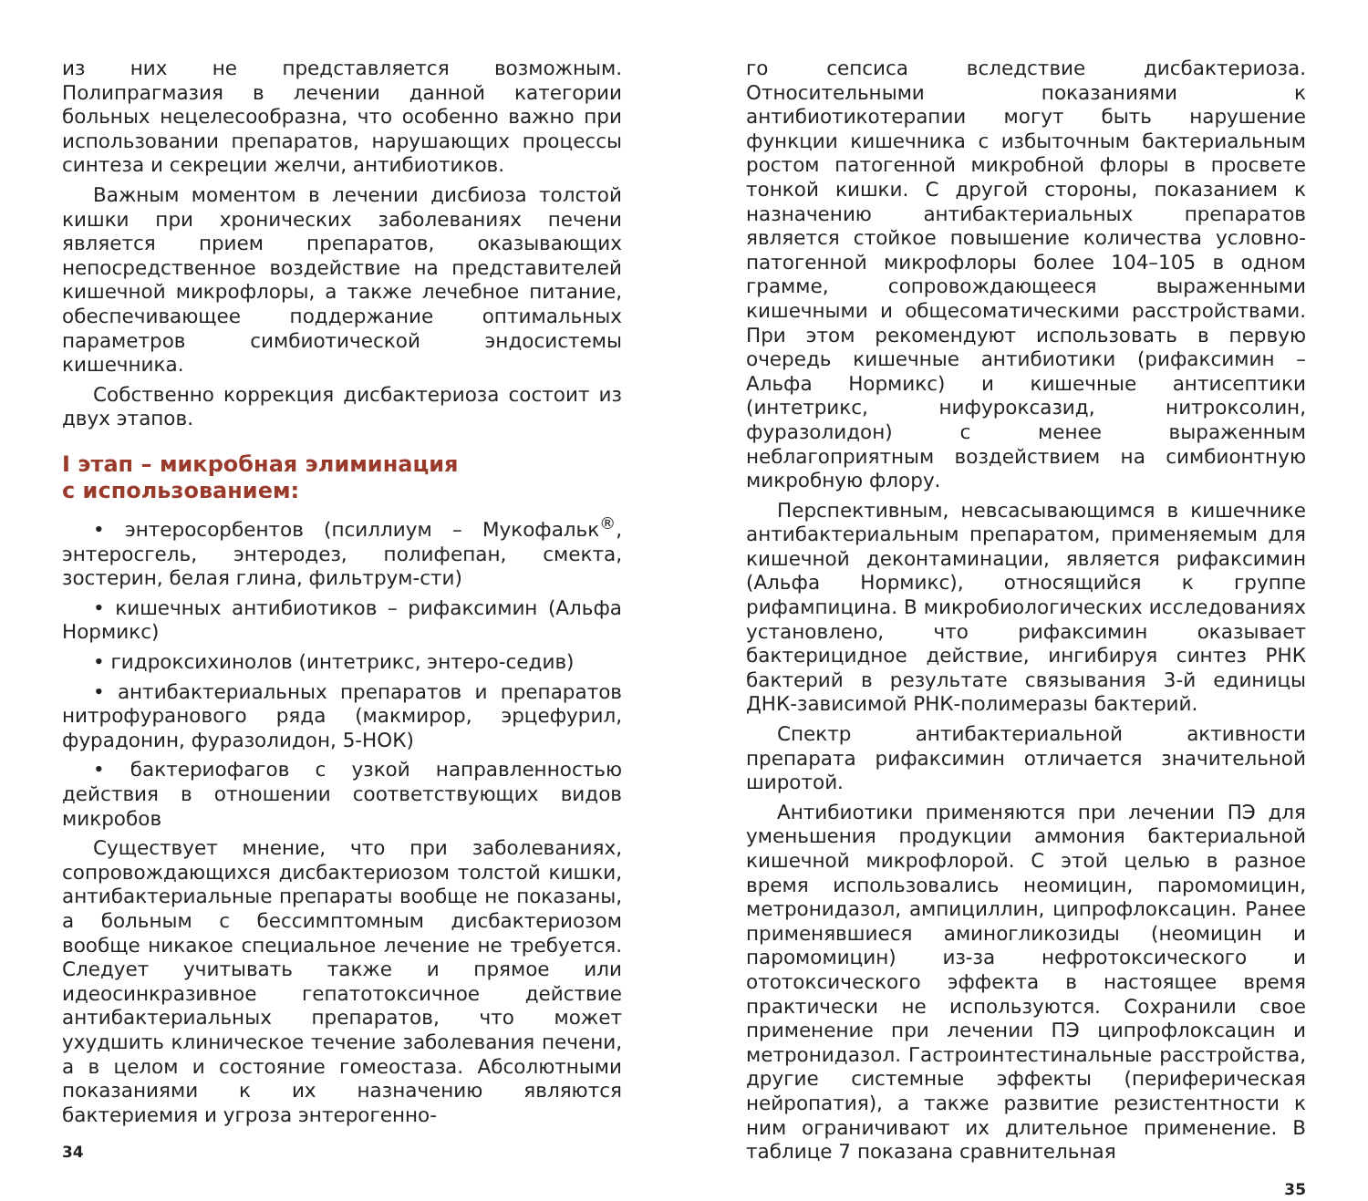из них не представляется возможным. Полипрагмазия в лечении данной категории больных нецелесообразна, что особенно важно при использовании препаратов, нарушающих процессы синтеза и секреции желчи, антибиотиков.
Важным моментом в лечении дисбиоза толстой кишки при хронических заболеваниях печени является прием препаратов, оказывающих непосредственное воздействие на представителей кишечной микрофлоры, а также лечебное питание, обеспечивающее поддержание оптимальных параметров симбиотической эндосистемы кишечника.
Собственно коррекция дисбактериоза состоит из двух этапов.
I этап – микробная элиминация
с использованием:
• энтеросорбентов (псиллиум – Мукофальк<sup>®</sup>, энтеросгель, энтеродез, полифепан, смекта, зостерин, белая глина, фильтрум-сти)
• кишечных антибиотиков – рифаксимин (Альфа Нормикс)
• гидроксихинолов (интетрикс, энтеро-седив)
• антибактериальных препаратов и препаратов нитрофуранового ряда (макмирор, эрцефурил, фурадонин, фуразолидон, 5-НОК)
• бактериофагов с узкой направленностью действия в отношении соответствующих видов микробов
Существует мнение, что при заболеваниях, сопровождающихся дисбактериозом толстой кишки, антибактериальные препараты вообще не показаны, а больным с бессимптомным дисбактериозом вообще никакое специальное лечение не требуется. Следует учитывать также и прямое или идеосинкразивное гепатотоксичное действие антибактериальных препаратов, что может ухудшить клиническое течение заболевания печени, а в целом и состояние гомеостаза. Абсолютными показаниями к их назначению являются бактериемия и угроза энтерогенно-
34
го сепсиса вследствие дисбактериоза. Относительными показаниями к антибиотикотерапии могут быть нарушение функции кишечника с избыточным бактериальным ростом патогенной микробной флоры в просвете тонкой кишки. С другой стороны, показанием к назначению антибактериальных препаратов является стойкое повышение количества условно-патогенной микрофлоры более 104–105 в одном грамме, сопровождающееся выраженными кишечными и общесоматическими расстройствами. При этом рекомендуют использовать в первую очередь кишечные антибиотики (рифаксимин – Альфа Нормикс) и кишечные антисептики (интетрикс, нифуроксазид, нитроксолин, фуразолидон) с менее выраженным неблагоприятным воздействием на симбионтную микробную флору.
Перспективным, невсасывающимся в кишечнике антибактериальным препаратом, применяемым для кишечной деконтаминации, является рифаксимин (Альфа Нормикс), относящийся к группе рифампицина. В микробиологических исследованиях установлено, что рифаксимин оказывает бактерицидное действие, ингибируя синтез РНК бактерий в результате связывания 3-й единицы ДНК-зависимой РНК-полимеразы бактерий.
Спектр антибактериальной активности препарата рифаксимин отличается значительной широтой.
Антибиотики применяются при лечении ПЭ для уменьшения продукции аммония бактериальной кишечной микрофлорой. С этой целью в разное время использовались неомицин, паромомицин, метронидазол, ампициллин, ципрофлоксацин. Ранее применявшиеся аминогликозиды (неомицин и паромомицин) из-за нефротоксического и ототоксического эффекта в настоящее время практически не используются. Сохранили свое применение при лечении ПЭ ципрофлоксацин и метронидазол. Гастроинтестинальные расстройства, другие системные эффекты (периферическая нейропатия), а также развитие резистентности к ним ограничивают их длительное применение. В таблице 7 показана сравнительная
35